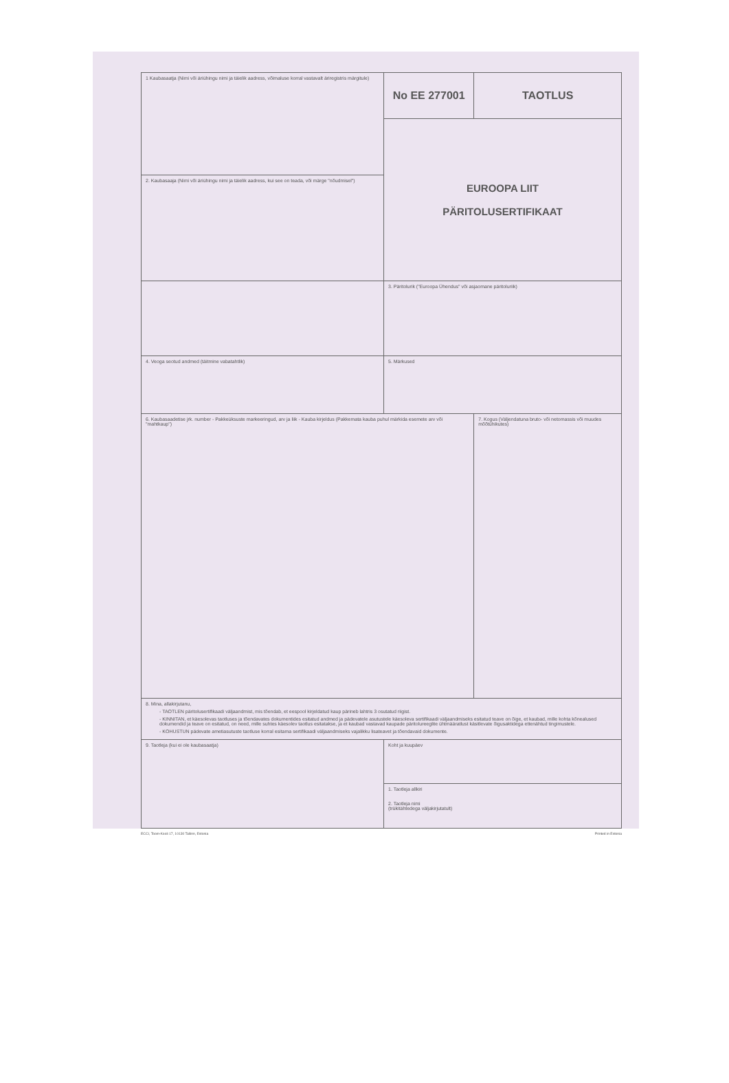| 1 Kaubasaatja (Nimi või äriühingu nimi ja täielik aadress, võimaluse korral vastavalt äriregistris märgitule) | No EE 277001 | TAOTLUS |
| | EUROOPA LIIT PÄRITOLUSERTIFIKAAT | |
| 2. Kaubasaaja (Nimi või äriühingu nimi ja täielik aadress, kui see on teada, või märge "nõudmisel") | | |
| | 3. Päritolurik ("Euroopa Ühendus" või asjaomane päritoluriik) | |
| 4. Veoga seotud andmed (täitmine vabatahtlik) | 5. Märkused | |
| 6. Kaubasaadetise jrk. number - Pakkeüksuste markeeringud, arv ja liik - Kauba kirjeldus (Pakkemata kauba puhul märkida esemete arv või "mahtkaup") | | 7. Kogus (Väljendatuna bruto- või netomassis või muudes mõõtühikutes) |
| 8. Mina, allakirjutanu, - TAOTLEN päritolusertifikaadi väljaandmist, mis tõendab, et eespool kirjeldatud kaup pärineb lahtris 3 osutatud riigist. - KINNITAN, et käesolevas taotluses ja tõendavates dokumentides esitatud andmed ja pädevatele asutustele käesoleva sertifikaadi väljaandmiseks esitatud teave on õige, et kaubad, mille kohta kõnealused dokumendid ja teave on esitatud, on need, mille suhtes käesolev taotlus esitatakse, ja et kaubad vastavad kaupade päritolureeglite ühtmääratlust käsitlevate õigusaktidega ettenähtud tingimustele. - KOHUSTUN pädevate ametiasutuste taotluse korral esitama sertifikaadi väljaandmiseks vajalikku lisateavet ja tõendavaid dokumente. | | |
| 9. Taotleja (kui ei ole kaubasaatja) | Koht ja kuupäev | |
| | 1. Taotleja allkiri 2. Taotleja nimi (trükitähtedega väljakirjutatult) | |
ECCI, Toom-Kooli 17, 10130 Tallinn, Estonia Printed in Estonia